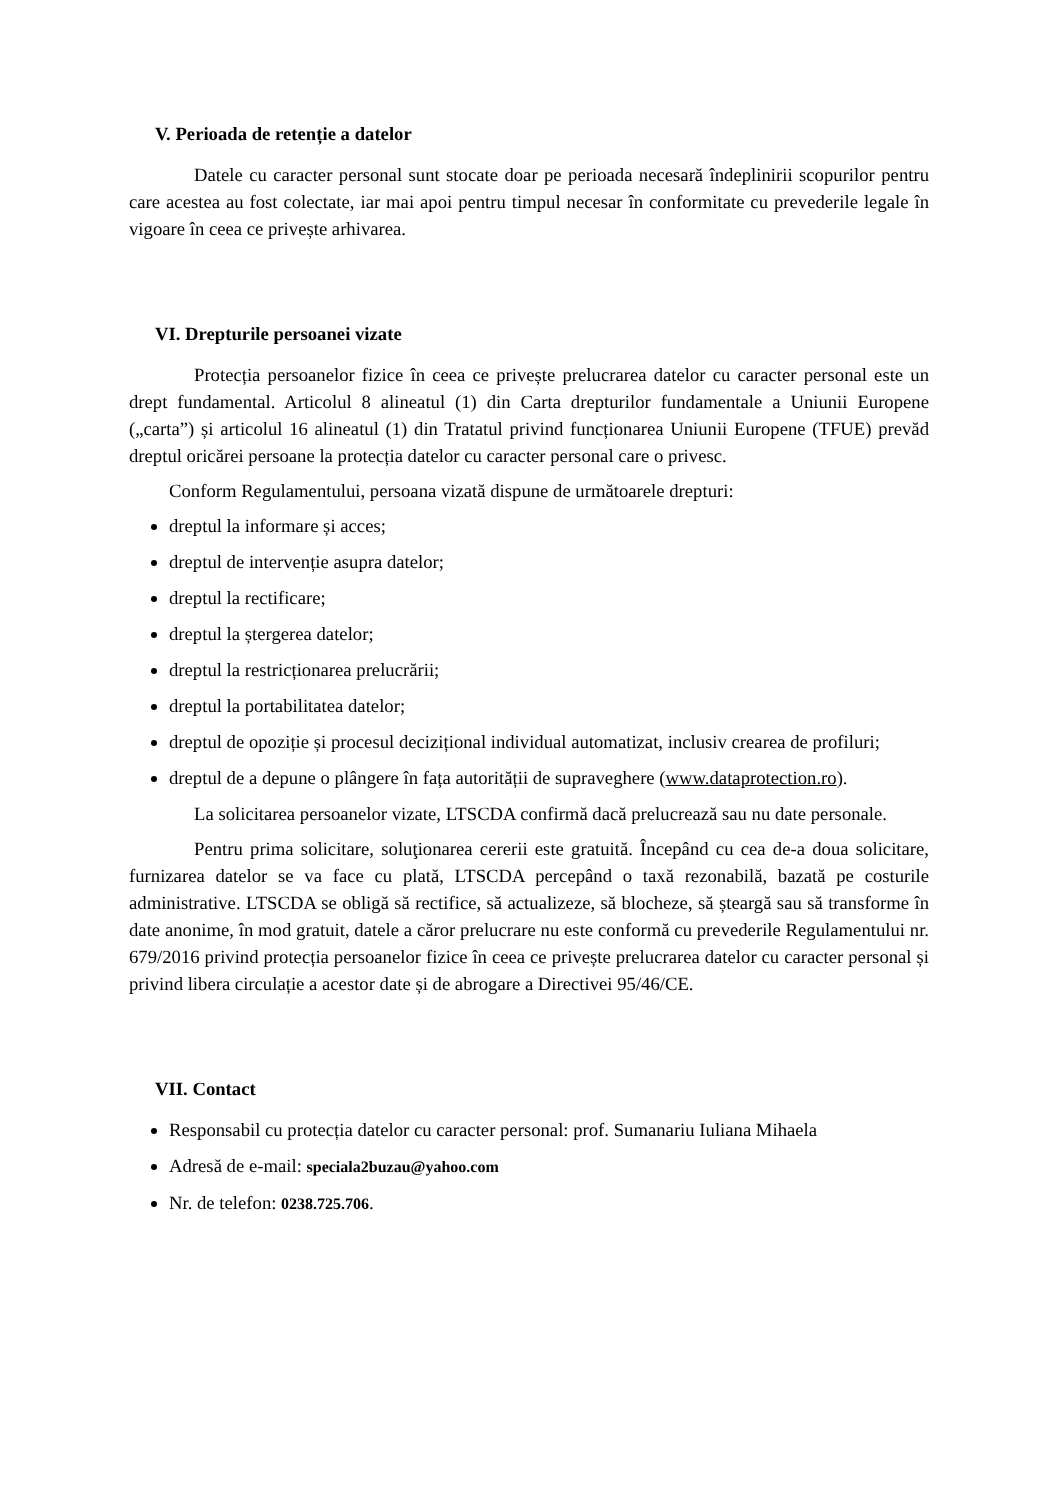V. Perioada de retenție a datelor
Datele cu caracter personal sunt stocate doar pe perioada necesară îndeplinirii scopurilor pentru care acestea au fost colectate, iar mai apoi pentru timpul necesar în conformitate cu prevederile legale în vigoare în ceea ce privește arhivarea.
VI. Drepturile persoanei vizate
Protecția persoanelor fizice în ceea ce privește prelucrarea datelor cu caracter personal este un drept fundamental. Articolul 8 alineatul (1) din Carta drepturilor fundamentale a Uniunii Europene („carta”) și articolul 16 alineatul (1) din Tratatul privind funcționarea Uniunii Europene (TFUE) prevăd dreptul oricărei persoane la protecția datelor cu caracter personal care o privesc.
Conform Regulamentului, persoana vizată dispune de următoarele drepturi:
dreptul la informare și acces;
dreptul de intervenție asupra datelor;
dreptul la rectificare;
dreptul la ștergerea datelor;
dreptul la restricționarea prelucrării;
dreptul la portabilitatea datelor;
dreptul de opoziție și procesul decizițional individual automatizat, inclusiv crearea de profiluri;
dreptul de a depune o plângere în fața autorității de supraveghere (www.dataprotection.ro).
La solicitarea persoanelor vizate, LTSCDA confirmă dacă prelucrează sau nu date personale.
Pentru prima solicitare, soluţionarea cererii este gratuită. Începând cu cea de-a doua solicitare, furnizarea datelor se va face cu plată, LTSCDA percepând o taxă rezonabilă, bazată pe costurile administrative. LTSCDA se obligă să rectifice, să actualizeze, să blocheze, să șteargă sau să transforme în date anonime, în mod gratuit, datele a căror prelucrare nu este conformă cu prevederile Regulamentului nr. 679/2016 privind protecția persoanelor fizice în ceea ce privește prelucrarea datelor cu caracter personal și privind libera circulație a acestor date și de abrogare a Directivei 95/46/CE.
VII. Contact
Responsabil cu protecția datelor cu caracter personal: prof. Sumanariu Iuliana Mihaela
Adresă de e-mail: speciala2buzau@yahoo.com
Nr. de telefon: 0238.725.706.